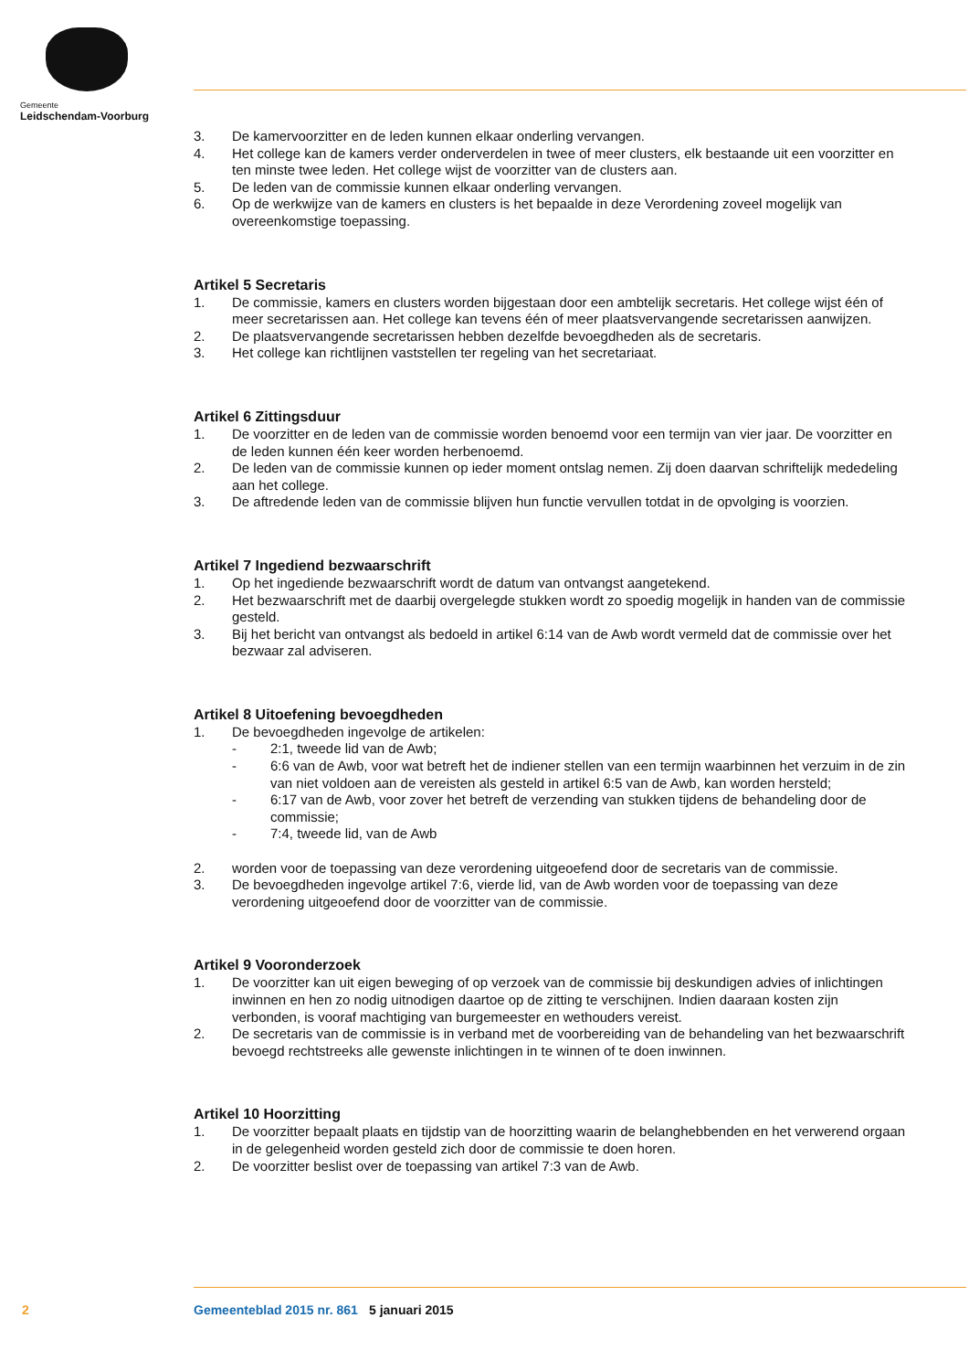Gemeente
Leidschendam-Voorburg
3. De kamervoorzitter en de leden kunnen elkaar onderling vervangen.
4. Het college kan de kamers verder onderverdelen in twee of meer clusters, elk bestaande uit een voorzitter en ten minste twee leden. Het college wijst de voorzitter van de clusters aan.
5. De leden van de commissie kunnen elkaar onderling vervangen.
6. Op de werkwijze van de kamers en clusters is het bepaalde in deze Verordening zoveel mogelijk van overeenkomstige toepassing.
Artikel 5 Secretaris
1. De commissie, kamers en clusters worden bijgestaan door een ambtelijk secretaris. Het college wijst één of meer secretarissen aan. Het college kan tevens één of meer plaatsvervangende secretarissen aanwijzen.
2. De plaatsvervangende secretarissen hebben dezelfde bevoegdheden als de secretaris.
3. Het college kan richtlijnen vaststellen ter regeling van het secretariaat.
Artikel 6 Zittingsduur
1. De voorzitter en de leden van de commissie worden benoemd voor een termijn van vier jaar. De voorzitter en de leden kunnen één keer worden herbenoemd.
2. De leden van de commissie kunnen op ieder moment ontslag nemen. Zij doen daarvan schriftelijk mededeling aan het college.
3. De aftredende leden van de commissie blijven hun functie vervullen totdat in de opvolging is voorzien.
Artikel 7 Ingediend bezwaarschrift
1. Op het ingediende bezwaarschrift wordt de datum van ontvangst aangetekend.
2. Het bezwaarschrift met de daarbij overgelegde stukken wordt zo spoedig mogelijk in handen van de commissie gesteld.
3. Bij het bericht van ontvangst als bedoeld in artikel 6:14 van de Awb wordt vermeld dat de commissie over het bezwaar zal adviseren.
Artikel 8 Uitoefening bevoegdheden
1. De bevoegdheden ingevolge de artikelen:
- 2:1, tweede lid van de Awb;
- 6:6 van de Awb, voor wat betreft het de indiener stellen van een termijn waarbinnen het verzuim in de zin van niet voldoen aan de vereisten als gesteld in artikel 6:5 van de Awb, kan worden hersteld;
- 6:17 van de Awb, voor zover het betreft de verzending van stukken tijdens de behandeling door de commissie;
- 7:4, tweede lid, van de Awb
2. worden voor de toepassing van deze verordening uitgeoefend door de secretaris van de commissie.
3. De bevoegdheden ingevolge artikel 7:6, vierde lid, van de Awb worden voor de toepassing van deze verordening uitgeoefend door de voorzitter van de commissie.
Artikel 9 Vooronderzoek
1. De voorzitter kan uit eigen beweging of op verzoek van de commissie bij deskundigen advies of inlichtingen inwinnen en hen zo nodig uitnodigen daartoe op de zitting te verschijnen. Indien daaraan kosten zijn verbonden, is vooraf machtiging van burgemeester en wethouders vereist.
2. De secretaris van de commissie is in verband met de voorbereiding van de behandeling van het bezwaarschrift bevoegd rechtstreeks alle gewenste inlichtingen in te winnen of te doen inwinnen.
Artikel 10 Hoorzitting
1. De voorzitter bepaalt plaats en tijdstip van de hoorzitting waarin de belanghebbenden en het verwerend orgaan in de gelegenheid worden gesteld zich door de commissie te doen horen.
2. De voorzitter beslist over de toepassing van artikel 7:3 van de Awb.
2 Gemeenteblad 2015 nr. 861 5 januari 2015